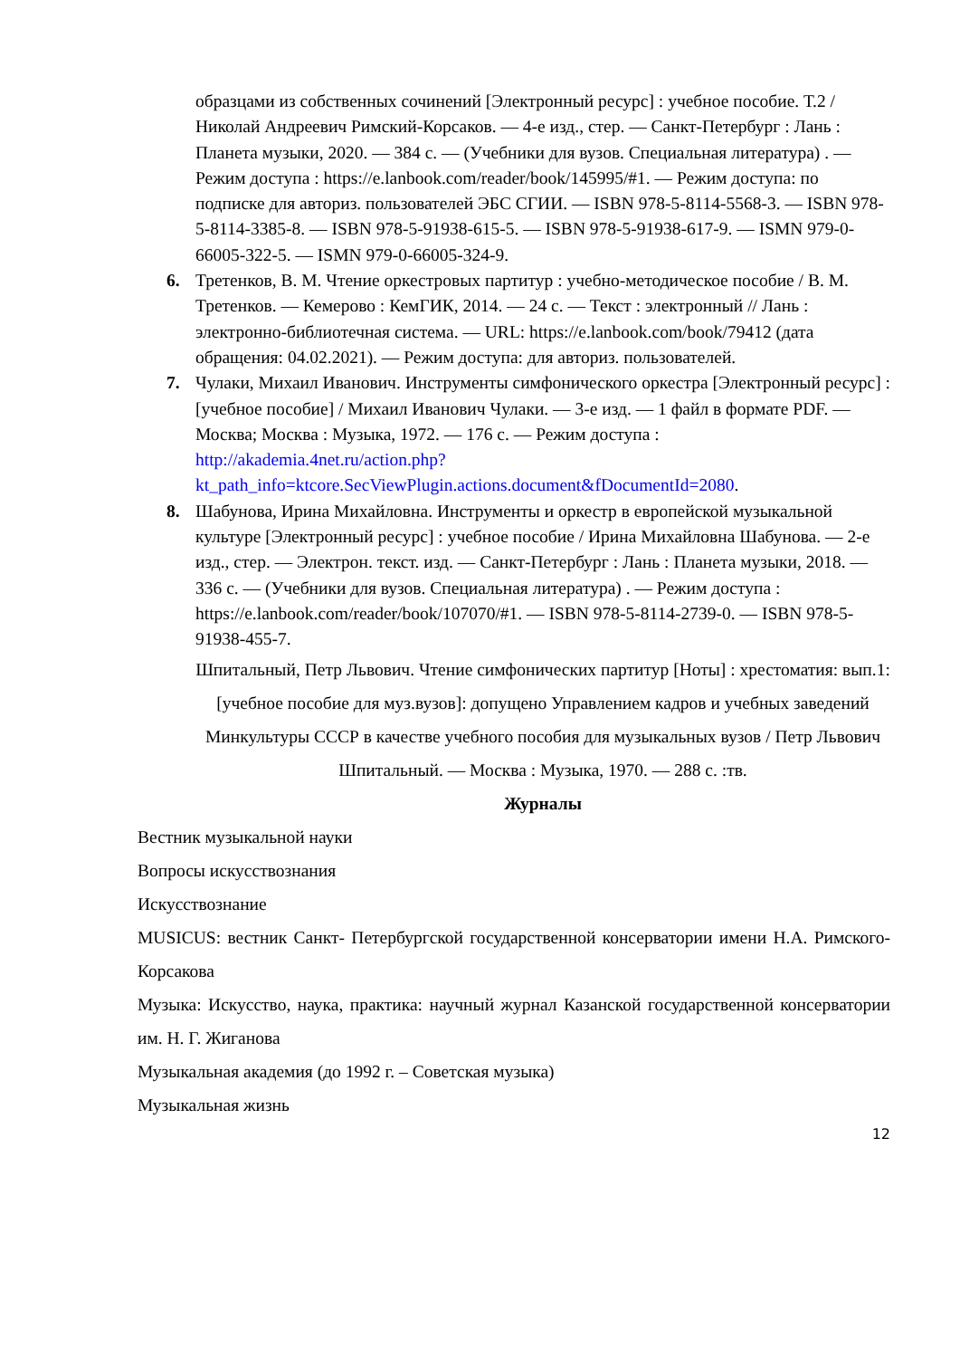образцами из собственных сочинений [Электронный ресурс] : учебное пособие. Т.2 / Николай Андреевич Римский-Корсаков. — 4-е изд., стер. — Санкт-Петербург : Лань : Планета музыки, 2020. — 384 с. — (Учебники для вузов. Специальная литература) . — Режим доступа : https://e.lanbook.com/reader/book/145995/#1. — Режим доступа: по подписке для авториз. пользователей ЭБС СГИИ. — ISBN 978-5-8114-5568-3. — ISBN 978-5-8114-3385-8. — ISBN 978-5-91938-615-5. — ISBN 978-5-91938-617-9. — ISMN 979-0-66005-322-5. — ISMN 979-0-66005-324-9.
6. Третенков, В. М. Чтение оркестровых партитур : учебно-методическое пособие / В. М. Третенков. — Кемерово : КемГИК, 2014. — 24 с. — Текст : электронный // Лань : электронно-библиотечная система. — URL: https://e.lanbook.com/book/79412 (дата обращения: 04.02.2021). — Режим доступа: для авториз. пользователей.
7. Чулаки, Михаил Иванович. Инструменты симфонического оркестра [Электронный ресурс] : [учебное пособие] / Михаил Иванович Чулаки. — 3-е изд. — 1 файл в формате PDF. — Москва; Москва : Музыка, 1972. — 176 с. — Режим доступа : http://akademia.4net.ru/action.php?kt_path_info=ktcore.SecViewPlugin.actions.document&fDocumentId=2080.
8. Шабунова, Ирина Михайловна. Инструменты и оркестр в европейской музыкальной культуре [Электронный ресурс] : учебное пособие / Ирина Михайловна Шабунова. — 2-е изд., стер. — Электрон. текст. изд. — Санкт-Петербург : Лань : Планета музыки, 2018. — 336 с. — (Учебники для вузов. Специальная литература) . — Режим доступа : https://e.lanbook.com/reader/book/107070/#1. — ISBN 978-5-8114-2739-0. — ISBN 978-5-91938-455-7.
Шпитальный, Петр Львович. Чтение симфонических партитур [Ноты] : хрестоматия: вып.1: [учебное пособие для муз.вузов]: допущено Управлением кадров и учебных заведений Минкультуры СССР в качестве учебного пособия для музыкальных вузов / Петр Львович Шпитальный. — Москва : Музыка, 1970. — 288 с. :тв.
Журналы
Вестник музыкальной науки
Вопросы искусствознания
Искусствознание
MUSICUS: вестник Санкт- Петербургской государственной консерватории имени Н.А. Римского-Корсакова
Музыка: Искусство, наука, практика: научный журнал Казанской государственной консерватории им. Н. Г. Жиганова
Музыкальная академия (до 1992 г. – Советская музыка)
Музыкальная жизнь
12